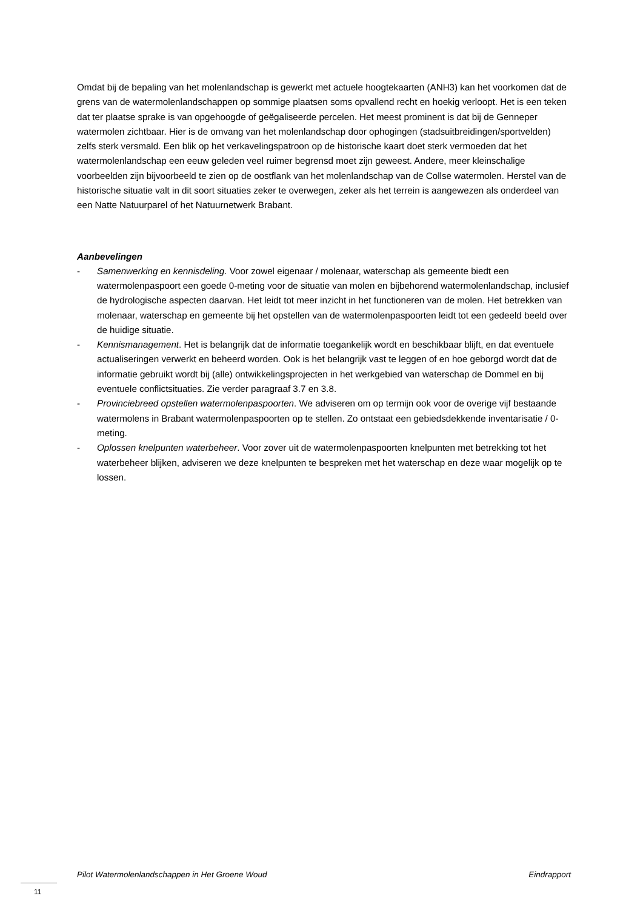Omdat bij de bepaling van het molenlandschap is gewerkt met actuele hoogtekaarten (ANH3) kan het voorkomen dat de grens van de watermolenlandschappen op sommige plaatsen soms opvallend recht en hoekig verloopt. Het is een teken dat ter plaatse sprake is van opgehoogde of geëgaliseerde percelen. Het meest prominent is dat bij de Genneper watermolen zichtbaar. Hier is de omvang van het molenlandschap door ophogingen (stadsuitbreidingen/sportvelden) zelfs sterk versmald. Een blik op het verkavelingspatroon op de historische kaart doet sterk vermoeden dat het watermolenlandschap een eeuw geleden veel ruimer begrensd moet zijn geweest. Andere, meer kleinschalige voorbeelden zijn bijvoorbeeld te zien op de oostflank van het molenlandschap van de Collse watermolen. Herstel van de historische situatie valt in dit soort situaties zeker te overwegen, zeker als het terrein is aangewezen als onderdeel van een Natte Natuurparel of het Natuurnetwerk Brabant.
Aanbevelingen
- Samenwerking en kennisdeling. Voor zowel eigenaar / molenaar, waterschap als gemeente biedt een watermolenpaspoort een goede 0-meting voor de situatie van molen en bijbehorend watermolenlandschap, inclusief de hydrologische aspecten daarvan. Het leidt tot meer inzicht in het functioneren van de molen. Het betrekken van molenaar, waterschap en gemeente bij het opstellen van de watermolenpaspoorten leidt tot een gedeeld beeld over de huidige situatie.
- Kennismanagement. Het is belangrijk dat de informatie toegankelijk wordt en beschikbaar blijft, en dat eventuele actualiseringen verwerkt en beheerd worden. Ook is het belangrijk vast te leggen of en hoe geborgd wordt dat de informatie gebruikt wordt bij (alle) ontwikkelingsprojecten in het werkgebied van waterschap de Dommel en bij eventuele conflictsituaties. Zie verder paragraaf 3.7 en 3.8.
- Provinciebreed opstellen watermolenpaspoorten. We adviseren om op termijn ook voor de overige vijf bestaande watermolens in Brabant watermolenpaspoorten op te stellen. Zo ontstaat een gebiedsdekkende inventarisatie / 0-meting.
- Oplossen knelpunten waterbeheer. Voor zover uit de watermolenpaspoorten knelpunten met betrekking tot het waterbeheer blijken, adviseren we deze knelpunten te bespreken met het waterschap en deze waar mogelijk op te lossen.
Pilot Watermolenlandschappen in Het Groene Woud Eindrapport
11